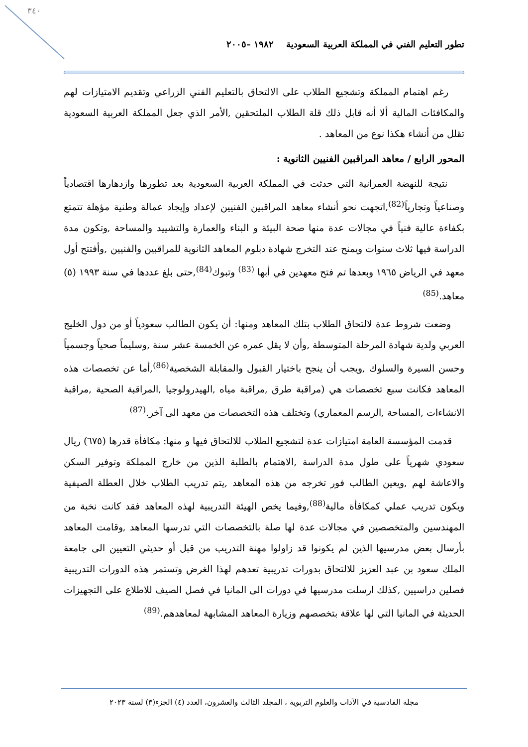٣٤٠
تطور التعليم الفني في المملكة العربية السعودية ١٩٨٢ –٢٠٠٥
رغم اهتمام المملكة وتشجيع الطلاب على الالتحاق بالتعليم الفني الزراعي وتقديم الامتيازات لهم والمكافئات المالية ألا أنه قابل ذلك قلة الطلاب الملتحقين ,الأمر الذي جعل المملكة العربية السعودية تقلل من أنشاء هكذا نوع من المعاهد .
المحور الرابع / معاهد المراقبين الفنيين الثانوية :
نتيجة للنهضة العمرانية التي حدثت في المملكة العربية السعودية بعد تطورها وازدهارها اقتصادياً وصناعياً وتجارياً<sup>(82)</sup>,اتجهت نحو أنشاء معاهد المراقبين الفنيين لإعداد وإيجاد عمالة وطنية مؤهلة تتمتع بكفاءة عالية فنياً في مجالات عدة منها صحة البيئة و البناء والعمارة والتشييد والمساحة ,وتكون مدة الدراسة فيها ثلاث سنوات ويمنح عند التخرج شهادة دبلوم المعاهد الثانوية للمراقبين والفنيين ,وأفتتح أول معهد في الرياض ١٩٦٥ وبعدها تم فتح معهدين في أبها <sup>(83)</sup> وتبوك<sup>(84)</sup>,حتى بلغ عددها في سنة ١٩٩٣ (٥) معاهد.<sup>(85)</sup>
وضعت شروط عدة لالتحاق الطلاب بتلك المعاهد ومنها: أن يكون الطالب سعودياً أو من دول الخليج العربي ولدية شهادة المرحلة المتوسطة ,وأن لا يقل عمره عن الخمسة عشر سنة ,وسليماً صحياً وجسمياً وحسن السيرة والسلوك ,ويجب أن ينجح باختيار القبول والمقابلة الشخصية<sup>(86)</sup>,أما عن تخصصات هذه المعاهد فكانت سبع تخصصات هي (مراقبة طرق ,مراقبة مياه ,الهيدرولوجيا ,المراقبة الصحية ,مراقبة الانشاءات ,المساحة ,الرسم المعماري) وتختلف هذه التخصصات من معهد الى آخر.<sup>(87)</sup>
قدمت المؤسسة العامة امتيازات عدة لتشجيع الطلاب للالتحاق فيها و منها: مكافأة قدرها (٦٧٥) ريال سعودي شهرياً على طول مدة الدراسة ,الاهتمام بالطلبة الذين من خارج المملكة وتوفير السكن والاعاشة لهم ,ويعين الطالب فور تخرجه من هذه المعاهد ,يتم تدريب الطلاب خلال العطلة الصيفية ويكون تدريب عملي كمكافأة مالية<sup>(88)</sup>,وفيما يخص الهيئة التدريبية لهذه المعاهد فقد كانت نخبة من المهندسين والمتخصصين في مجالات عدة لها صلة بالتخصصات التي تدرسها المعاهد ,وقامت المعاهد بأرسال بعض مدرسيها الذين لم يكونوا قد زاولوا مهنة التدريب من قبل أو حديثي التعيين الى جامعة الملك سعود بن عبد العزيز للالتحاق بدورات تدريبية تعدهم لهذا الغرض وتستمر هذه الدورات التدريبية فصلين دراسيين ,كذلك ارسلت مدرسيها في دورات الى المانيا في فصل الصيف للاطلاع على التجهيزات الحديثة في المانيا التي لها علاقة بتخصصهم وزيارة المعاهد المشابهة لمعاهدهم.<sup>(89)</sup>
مجلة القادسية في الآداب والعلوم التربوية ، المجلد الثالث والعشرون، العدد (٤) الجزء(٣) لسنة ٢٠٢٣